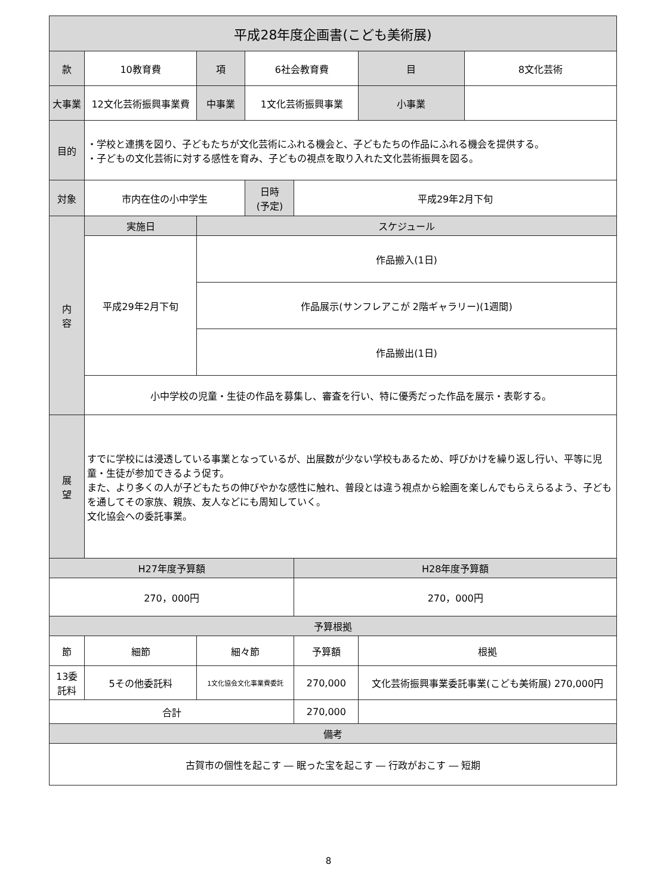| 平成28年度企画書(こども美術展) | | | | | | |
| --- | --- | --- | --- | --- | --- | --- |
| 款 | 10教育費 | 項 | 6社会教育費 | | 目 | 8文化芸術 |
| 大事業 | 12文化芸術振興事業費 | 中事業 | 1文化芸術振興事業 | | 小事業 | |
| 目的 | ・学校と連携を図り、子どもたちが文化芸術にふれる機会と、子どもたちの作品にふれる機会を提供する。 ・子どもの文化芸術に対する感性を育み、子どもの視点を取り入れた文化芸術振興を図る。 | | | | | |
| 対象 | 市内在住の小中学生 | | 日時 (予定) | 平成29年2月下旬 | | |
| 内 容 | 実施日 | スケジュール | | | | |
| | 平成29年2月下旬 | 作品搬入(1日) | | | | |
| | | 作品展示(サンフレアこが 2階ギャラリー)(1週間) | | | | |
| | | 作品搬出(1日) | | | | |
| | 小中学校の児童・生徒の作品を募集し、審査を行い、特に優秀だった作品を展示・表彰する。 | | | | | |
| 展 望 | すでに学校には浸透している事業となっているが、出展数が少ない学校もあるため、呼びかけを繰り返し行い、平等に児童・生徒が参加できるよう促す。 また、より多くの人が子どもたちの伸びやかな感性に触れ、普段とは違う視点から絵画を楽しんでもらえらるよう、子どもを通してその家族、親族、友人などにも周知していく。 文化協会への委託事業。 | | | | | |
| H27年度予算額 | | | | H28年度予算額 | | |
| 270，000円 | | | | 270，000円 | | |
| 予算根拠 | | | | | | |
| 節 | 細節 | 細々節 | | 予算額 | 根拠 | |
| 13委託料 | 5その他委託料 | 1文化協会文化事業費委託 | | 270,000 | 文化芸術振興事業委託事業(こども美術展) 270,000円 | |
| 合計 | | | | 270,000 | | |
| 備考 | | | | | | |
| 古賀市の個性を起こす ― 眠った宝を起こす ― 行政がおこす ― 短期 | | | | | | |
8